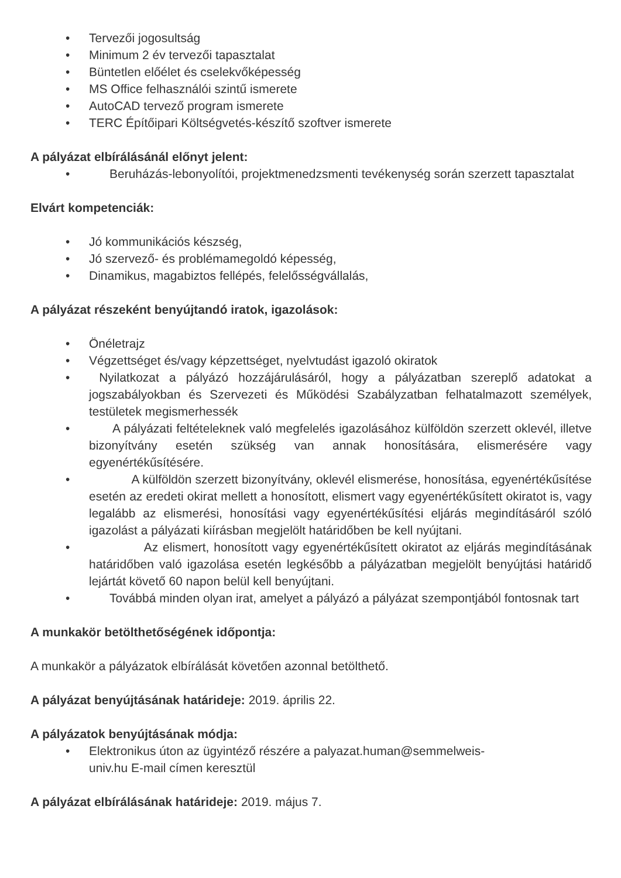• Tervezői jogosultság
• Minimum 2 év tervezői tapasztalat
• Büntetlen előélet és cselekvőképesség
• MS Office felhasználói szintű ismerete
• AutoCAD tervező program ismerete
• TERC Építőipari Költségvetés-készítő szoftver ismerete
A pályázat elbírálásánál előnyt jelent:
• Beruházás-lebonyolítói, projektmenedzsmenti tevékenység során szerzett tapasztalat
Elvárt kompetenciák:
• Jó kommunikációs készség,
• Jó szervező- és problémamegoldó képesség,
• Dinamikus, magabiztos fellépés, felelősségvállalás,
A pályázat részeként benyújtandó iratok, igazolások:
• Önéletrajz
• Végzettséget és/vagy képzettséget, nyelvtudást igazoló okiratok
• Nyilatkozat a pályázó hozzájárulásáról, hogy a pályázatban szereplő adatokat a jogszabályokban és Szervezeti és Működési Szabályzatban felhatalmazott személyek, testületek megismerhessék
• A pályázati feltételeknek való megfelelés igazolásához külföldön szerzett oklevél, illetve bizonyítvány esetén szükség van annak honosítására, elismerésére vagy egyenértékűsítésére.
• A külföldön szerzett bizonyítvány, oklevél elismerése, honosítása, egyenértékűsítése esetén az eredeti okirat mellett a honosított, elismert vagy egyenértékűsített okiratot is, vagy legalább az elismerési, honosítási vagy egyenértékűsítési eljárás megindításáról szóló igazolást a pályázati kiírásban megjelölt határidőben be kell nyújtani.
• Az elismert, honosított vagy egyenértékűsített okiratot az eljárás megindításának határidőben való igazolása esetén legkésőbb a pályázatban megjelölt benyújtási határidő lejártát követő 60 napon belül kell benyújtani.
• Továbbá minden olyan irat, amelyet a pályázó a pályázat szempontjából fontosnak tart
A munkakör betölthetőségének időpontja:
A munkakör a pályázatok elbírálását követően azonnal betölthető.
A pályázat benyújtásának határideje: 2019. április 22.
A pályázatok benyújtásának módja:
• Elektronikus úton az ügyintéző részére a palyazat.human@semmelweis-
univ.hu E-mail címen keresztül
A pályázat elbírálásának határideje: 2019. május 7.